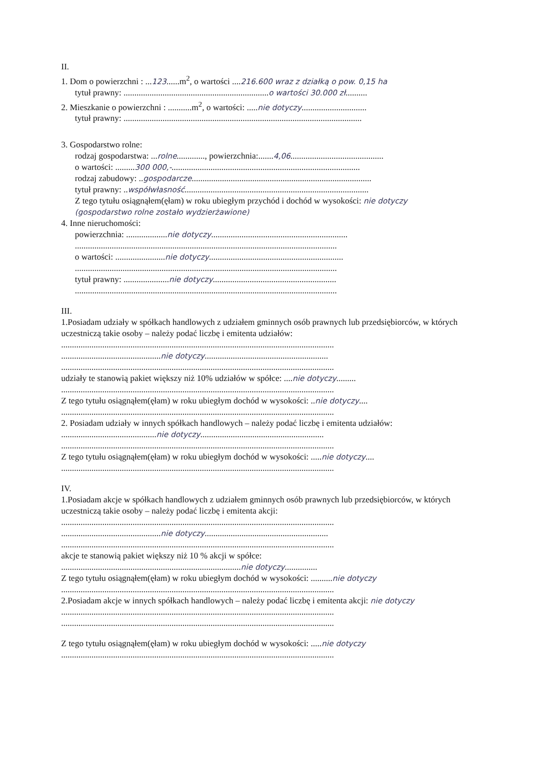II.
1. Dom o powierzchni : ...123......m<sup>2</sup>, o wartości ....216.600 wraz z działką o pow. 0,15 ha
tytuł prawny: ...................................................................o wartości 30.000 zł..........
2. Mieszkanie o powierzchni : ...........m<sup>2</sup>, o wartości: .....nie dotyczy..............................
tytuł prawny: ..............................................................................................................
3. Gospodarstwo rolne:
rodzaj gospodarstwa: ...rolne............., powierzchnia:.......4,06...........................................
o wartości: .........300 000,-.......................................................................................
rodzaj zabudowy: ..gospodarcze...................................................................................
tytuł prawny: ..współwłasność.....................................................................................
Z tego tytułu osiągnąłem(ęłam) w roku ubiegłym przychód i dochód w wysokości: nie dotyczy (gospodarstwo rolne zostało wydzierżawione)
4. Inne nieruchomości:
powierzchnia: ...................nie dotyczy...............................................................
.........................................................................................................................
o wartości: .......................nie dotyczy..............................................................
.........................................................................................................................
tytuł prawny: .....................nie dotyczy.........................................................
.........................................................................................................................
III.
1.Posiadam udziały w spółkach handlowych z udziałem gminnych osób prawnych lub przedsiębiorców, w których uczestniczą takie osoby – należy podać liczbę i emitenta udziałów:
..............................................................................................................................
..............................................nie dotyczy.........................................................
..............................................................................................................................
udziały te stanowią pakiet większy niż 10% udziałów w spółce: ....nie dotyczy.........
..............................................................................................................................
Z tego tytułu osiągnąłem(ęłam) w roku ubiegłym dochód w wysokości: ..nie dotyczy....
..............................................................................................................................
2. Posiadam udziały w innych spółkach handlowych – należy podać liczbę i emitenta udziałów:
............................................nie dotyczy.........................................................
..............................................................................................................................
Z tego tytułu osiągnąłem(ęłam) w roku ubiegłym dochód w wysokości: .....nie dotyczy....
..............................................................................................................................
IV.
1.Posiadam akcje w spółkach handlowych z udziałem gminnych osób prawnych lub przedsiębiorców, w których uczestniczą takie osoby – należy podać liczbę i emitenta akcji:
..............................................................................................................................
..............................................nie dotyczy.........................................................
..............................................................................................................................
akcje te stanowią pakiet większy niż 10 % akcji w spółce:
...................................................................................nie dotyczy...............
Z tego tytułu osiągnąłem(ęłam) w roku ubiegłym dochód w wysokości: ..........nie dotyczy
..............................................................................................................................
2.Posiadam akcje w innych spółkach handlowych – należy podać liczbę i emitenta akcji: nie dotyczy
..............................................................................................................................
..............................................................................................................................
Z tego tytułu osiągnąłem(ęłam) w roku ubiegłym dochód w wysokości: .....nie dotyczy
..............................................................................................................................